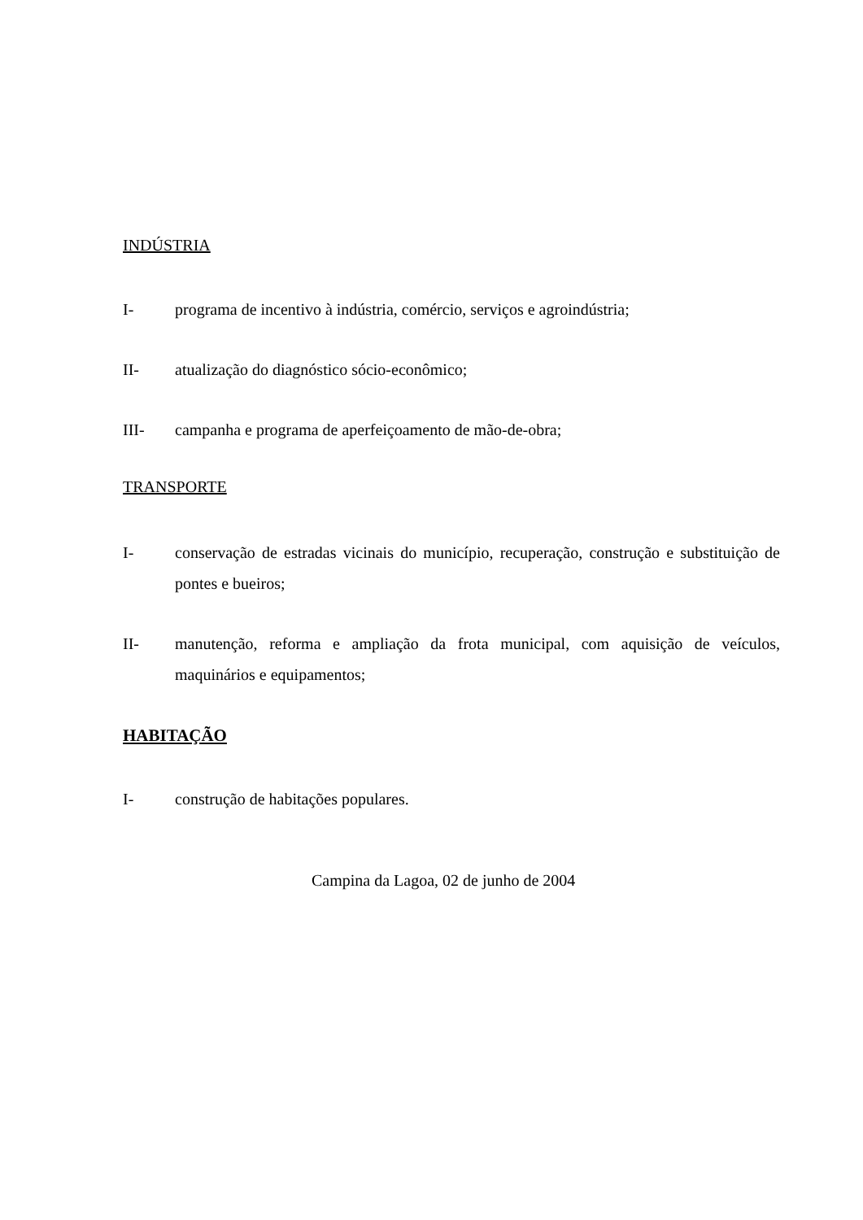INDÚSTRIA
I- programa de incentivo à indústria, comércio, serviços e agroindústria;
II- atualização do diagnóstico sócio-econômico;
III- campanha e programa de aperfeiçoamento de mão-de-obra;
TRANSPORTE
I- conservação de estradas vicinais do município, recuperação, construção e substituição de pontes e bueiros;
II- manutenção, reforma e ampliação da frota municipal, com aquisição de veículos, maquinários e equipamentos;
HABITAÇÃO
I- construção de habitações populares.
Campina da Lagoa, 02 de junho de 2004